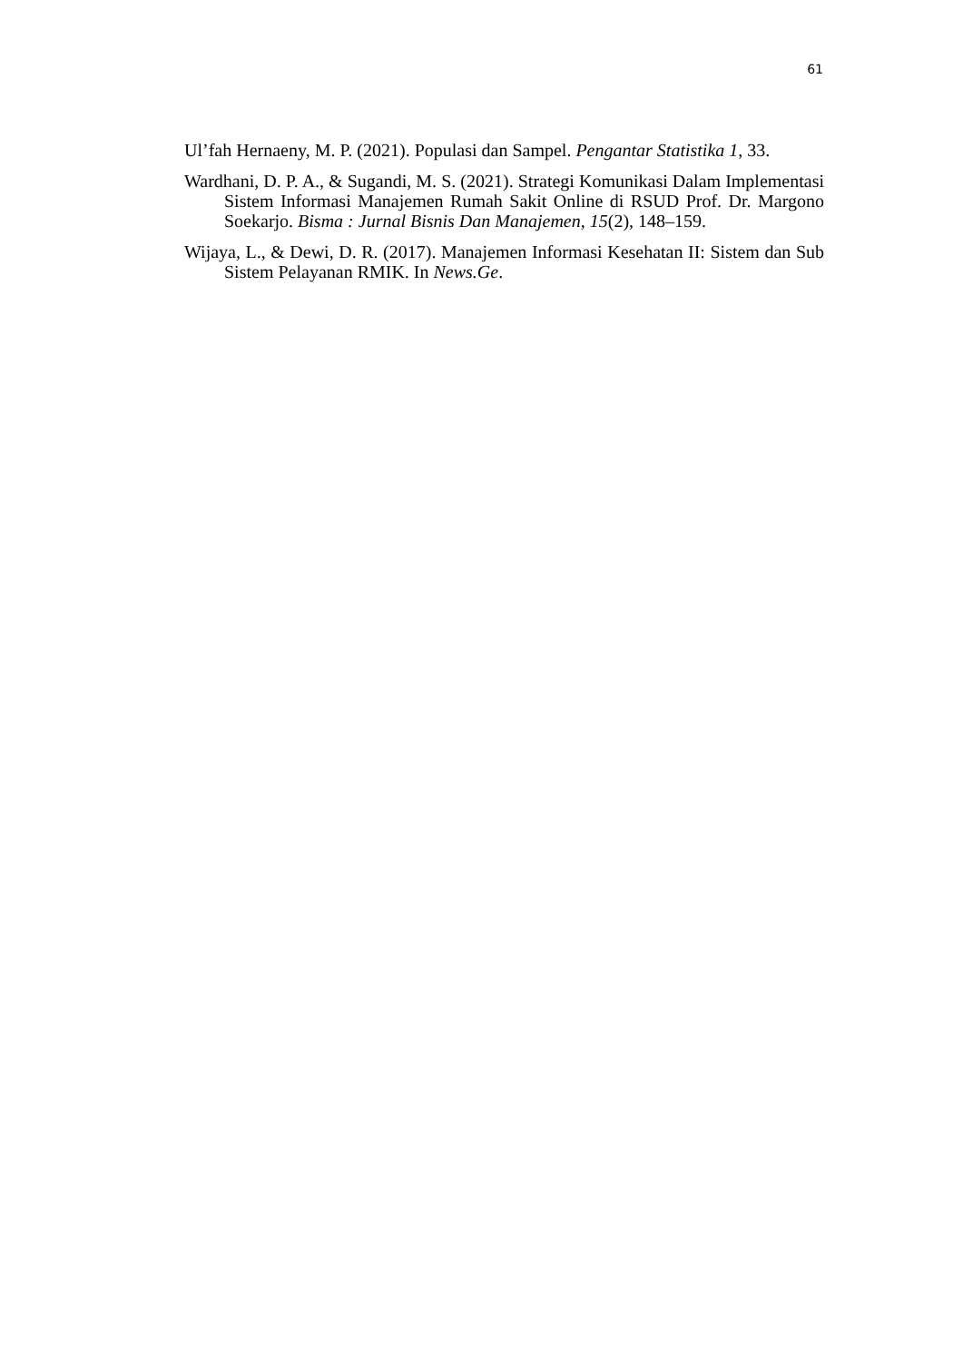61
Ul’fah Hernaeny, M. P. (2021). Populasi dan Sampel. Pengantar Statistika 1, 33.
Wardhani, D. P. A., & Sugandi, M. S. (2021). Strategi Komunikasi Dalam Implementasi Sistem Informasi Manajemen Rumah Sakit Online di RSUD Prof. Dr. Margono Soekarjo. Bisma : Jurnal Bisnis Dan Manajemen, 15(2), 148–159.
Wijaya, L., & Dewi, D. R. (2017). Manajemen Informasi Kesehatan II: Sistem dan Sub Sistem Pelayanan RMIK. In News.Ge.